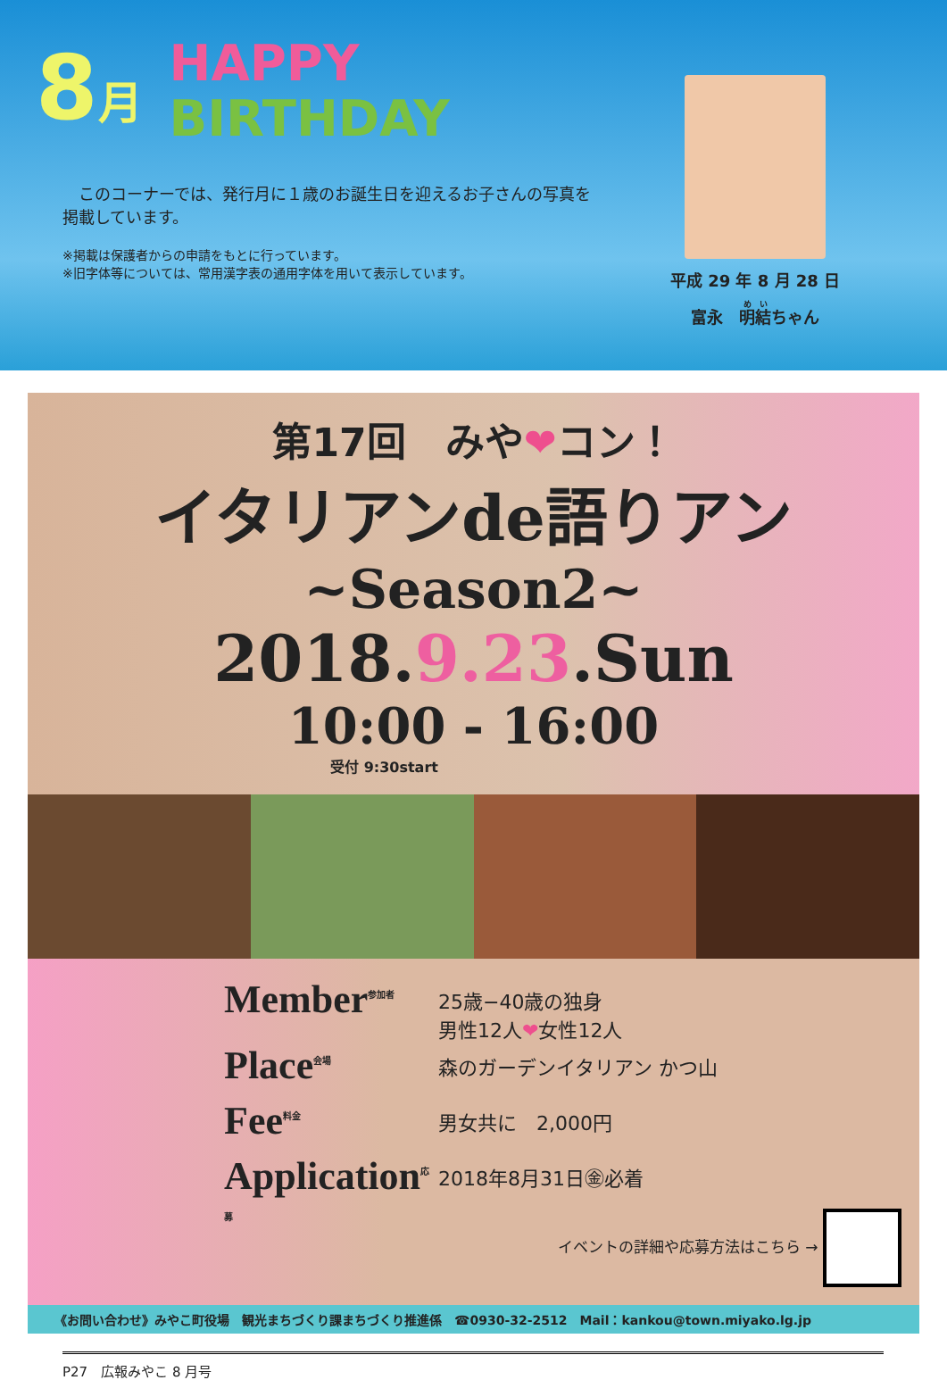8月
HAPPY
BIRTHDAY
　このコーナーでは、発行月に１歳のお誕生日を迎えるお子さんの写真を掲載しています。
※掲載は保護者からの申請をもとに行っています。
※旧字体等については、常用漢字表の通用字体を用いて表示しています。
平成 29 年 8 月 28 日
富永　明結ちゃん
第17回　みや❤コン！
イタリアンde語りアン
~Season2~
2018.9.23.Sun
10:00 - 16:00
受付 9:30start
Member<sup>参加者</sup>
25歳−40歳の独身
男性12人❤女性12人
Place<sup>会場</sup>
森のガーデンイタリアン かつ山
Fee<sup>料金</sup>
男女共に　2,000円
Application<sup>応募</sup>
2018年8月31日㊎必着
イベントの詳細や応募方法はこちら →
《お問い合わせ》みやこ町役場　観光まちづくり課まちづくり推進係　☎0930-32-2512　Mail：kankou@town.miyako.lg.jp
P27　広報みやこ 8 月号